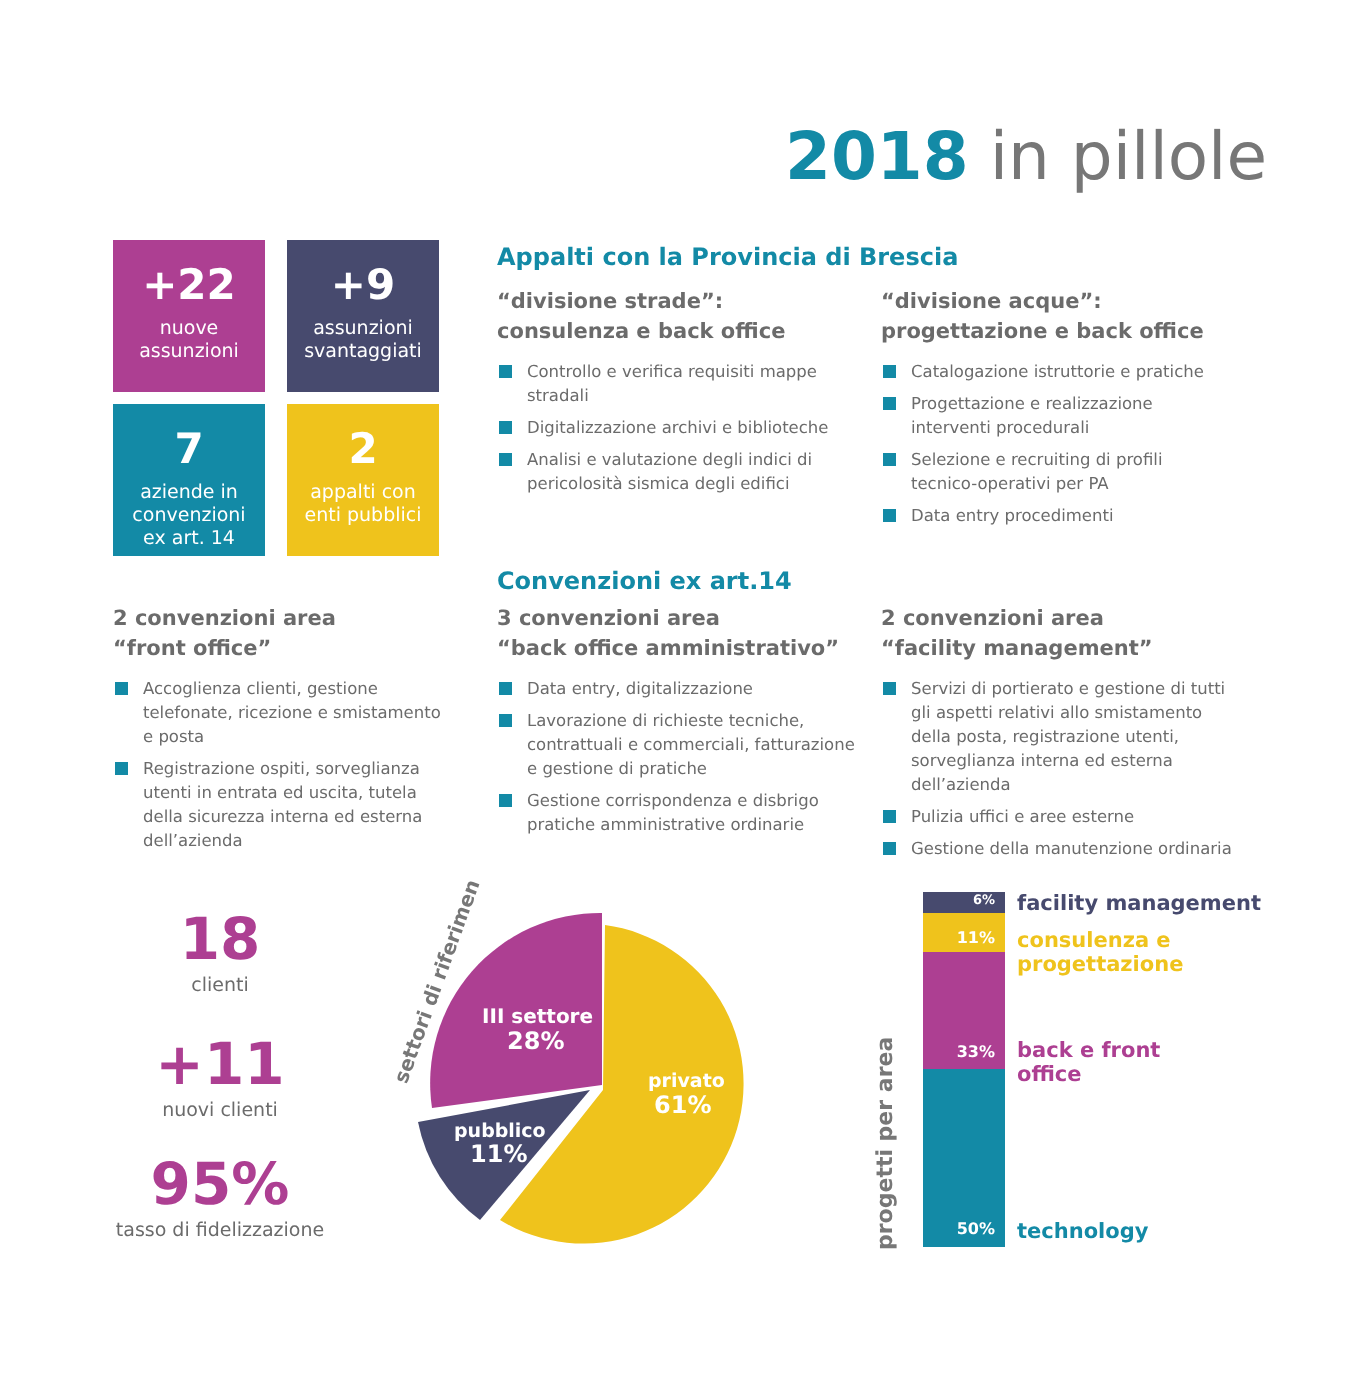2018 in pillole
+22
nuove
assunzioni
+9
assunzioni
svantaggiati
7
aziende in
convenzioni
ex art. 14
2
appalti con
enti pubblici
Appalti con la Provincia di Brescia
“divisione strade”:
consulenza e back office
Controllo e verifica requisiti mappe stradali
Digitalizzazione archivi e biblioteche
Analisi e valutazione degli indici di pericolosità sismica degli edifici
“divisione acque”:
progettazione e back office
Catalogazione istruttorie e pratiche
Progettazione e realizzazione interventi procedurali
Selezione e recruiting di profili tecnico-operativi per PA
Data entry procedimenti
Convenzioni ex art.14
2 convenzioni area
“front office”
Accoglienza clienti, gestione telefonate, ricezione e smistamento e posta
Registrazione ospiti, sorveglianza utenti in entrata ed uscita, tutela della sicurezza interna ed esterna dell’azienda
3 convenzioni area
“back office amministrativo”
Data entry, digitalizzazione
Lavorazione di richieste tecniche, contrattuali e commerciali, fatturazione e gestione di pratiche
Gestione corrispondenza e disbrigo pratiche amministrative ordinarie
2 convenzioni area
“facility management”
Servizi di portierato e gestione di tutti gli aspetti relativi allo smistamento della posta, registrazione utenti, sorveglianza interna ed esterna dell’azienda
Pulizia uffici e aree esterne
Gestione della manutenzione ordinaria
18
clienti
+11
nuovi clienti
95%
tasso di fidelizzazione
settori di riferimento
III settore
28%
privato
61%
pubblico
11%
progetti per area
6%
11%
33%
50%
facility management
consulenza e
progettazione
back e front
office
technology